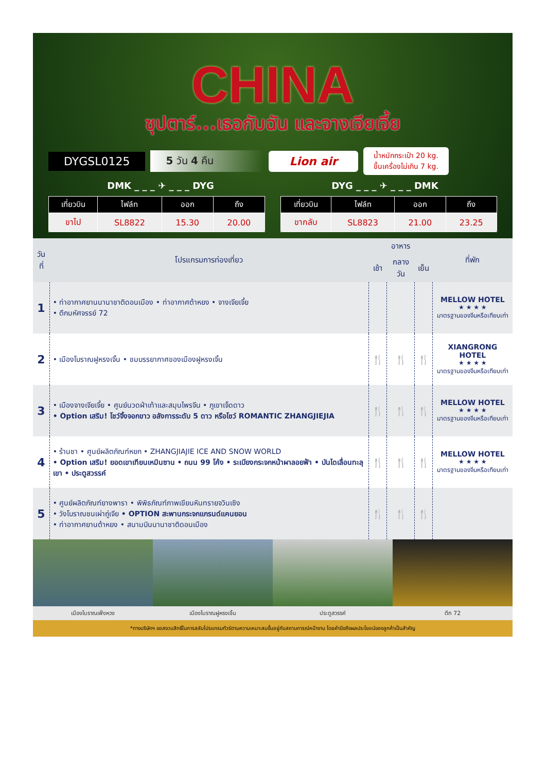CHINA
ซุปตาร์...เธอกับฉัน และจางเจียเจี้ย
DYGSL0125 5 วัน 4 คืน Lion air น้ำหนักกระเป๋า 20 kg.
ขึ้นเครื่องไม่เกิน 7 kg.
DMK _ _ _ ✈ _ _ _ DYG DYG _ _ _ ✈ _ _ _ DMK
| เที่ยวบิน | ไฟล์ท | ออก | ถึง |
| --- | --- | --- | --- |
| ขาไป | SL8822 | 15.30 | 20.00 |
| เที่ยวบิน | ไฟล์ท | ออก | ถึง |
| --- | --- | --- | --- |
| ขากลับ | SL8823 | 21.00 | 23.25 |
| วันที่ | โปรแกรมการท่องเที่ยว | อาหาร | | | ที่พัก |
| --- | --- | --- | --- | --- | --- |
| | | เช้า | กลางวัน | เย็น | |
| 1 | • ท่าอากาศยานนานาชาติดอนเมือง • ท่าอากาศต้าหยง • จางเจียเจี้ย • ตึกมหัศจรรย์ 72 | | | | MELLOW HOTEL ★ ★ ★ ★ มาตรฐานของจีนหรือเทียบเท่า |
| 2 | • เมืองโบราณฝูหรงเจิ้น • ชมบรรยากาศของเมืองฝูหรงเจิ้น | 🍴 | 🍴 | 🍴 | XIANGRONG HOTEL ★ ★ ★ ★ มาตรฐานของจีนหรือเทียบเท่า |
| 3 | • เมืองจางเจียเจี้ย • ศูนย์นวดฝ่าเท้าและสมุนไพรจีน • ภูเขาเจ็ดดาว • Option เสริม! โชว์จิ้งจอกขาว อลังการระดับ 5 ดาว หรือโชว์ ROMANTIC ZHANGJIEJIA | 🍴 | 🍴 | 🍴 | MELLOW HOTEL ★ ★ ★ ★ มาตรฐานของจีนหรือเทียบเท่า |
| 4 | • ร้านชา • ศูนย์ผลิตภัณฑ์หยก • ZHANGJIAJIE ICE AND SNOW WORLD • Option เสริม! ยอดเขาเทียนเหมินซาน • ถนน 99 โค้ง • ระเบียงกระจกหน้าผาลอยฟ้า • บันไดเลื่อนทะลุเขา • ประตูสวรรค์ | 🍴 | 🍴 | 🍴 | MELLOW HOTEL ★ ★ ★ ★ มาตรฐานของจีนหรือเทียบเท่า |
| 5 | • ศูนย์ผลิตภัณฑ์ยางพารา • พิพิธภัณฑ์ภาพเขียนหินทรายจวินเซิง • วังโบราณชนเผ่าถู่เจีย • OPTION สะพานกระจกแกรนด์แคนยอน • ท่าอากาศยานต้าหยง • สนามบินนานาชาติดอนเมือง | 🍴 | 🍴 | 🍴 | |
เมืองโบราณเฟิ่งหวง เมืองโบราณฝูหรงเจิ้น ประตูสวรรค์ ตึก 72
*ทางบริษัทฯ ขอสงวนสิทธิ์ในการสลับโปรแกรมทัวร์ตามความเหมาะสมขึ้นอยู่กับสถานการณ์หน้างาน โดยคำนึงถึงผลประโยชน์ของลูกค้าเป็นสำคัญ